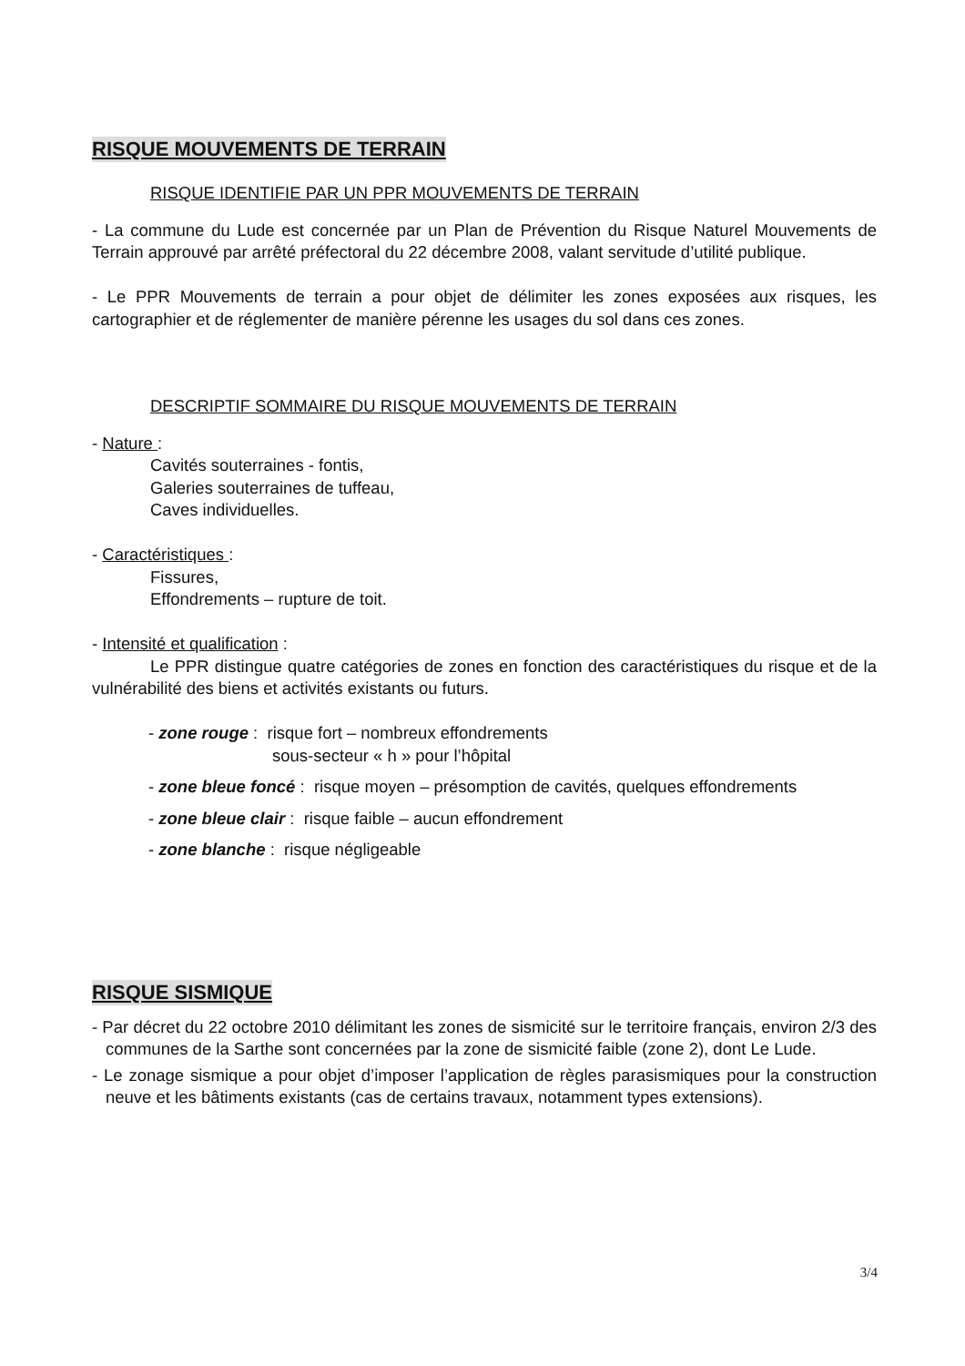RISQUE MOUVEMENTS DE TERRAIN
RISQUE IDENTIFIE PAR UN PPR MOUVEMENTS DE TERRAIN
- La commune du Lude est concernée par un Plan de Prévention du Risque Naturel Mouvements de Terrain approuvé par arrêté préfectoral du 22 décembre 2008, valant servitude d’utilité publique.
- Le PPR Mouvements de terrain a pour objet de délimiter les zones exposées aux risques, les cartographier et de réglementer de manière pérenne les usages du sol dans ces zones.
DESCRIPTIF SOMMAIRE DU RISQUE MOUVEMENTS DE TERRAIN
- Nature :
Cavités souterraines - fontis,
Galeries souterraines de tuffeau,
Caves individuelles.
- Caractéristiques :
Fissures,
Effondrements – rupture de toit.
- Intensité et qualification :
Le PPR distingue quatre catégories de zones en fonction des caractéristiques du risque et de la vulnérabilité des biens et activités existants ou futurs.
- zone rouge : risque fort – nombreux effondrements
sous-secteur « h » pour l’hôpital
- zone bleue foncé : risque moyen – présomption de cavités, quelques effondrements
- zone bleue clair : risque faible – aucun effondrement
- zone blanche : risque négligeable
RISQUE SISMIQUE
- Par décret du 22 octobre 2010 délimitant les zones de sismicité sur le territoire français, environ 2/3 des communes de la Sarthe sont concernées par la zone de sismicité faible (zone 2), dont Le Lude.
- Le zonage sismique a pour objet d’imposer l’application de règles parasismiques pour la construction neuve et les bâtiments existants (cas de certains travaux, notamment types extensions).
3/4